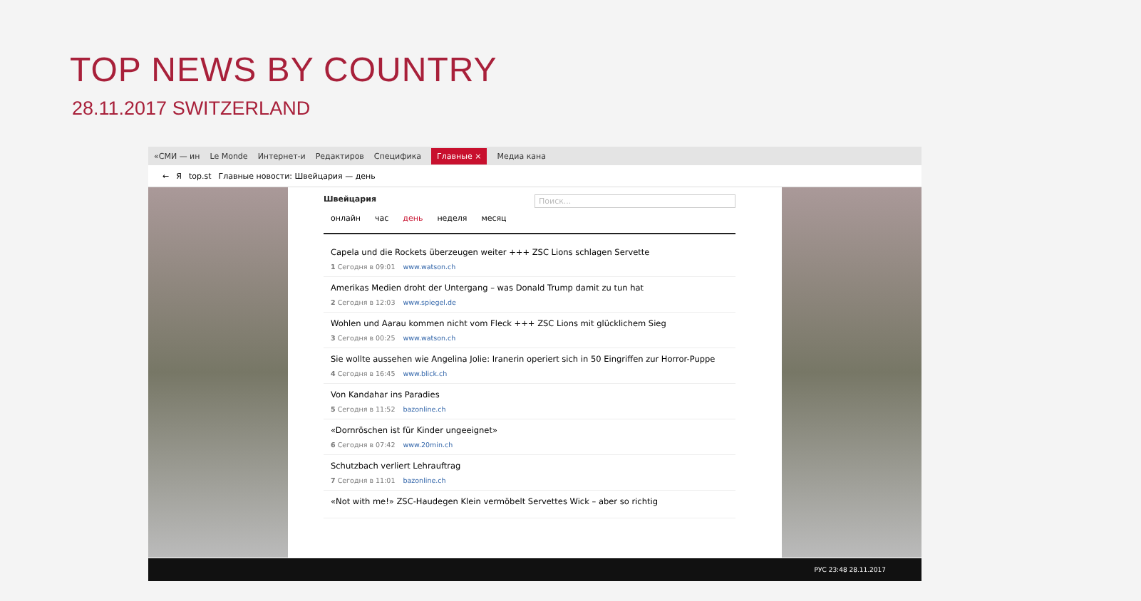TOP NEWS BY COUNTRY
28.11.2017 SWITZERLAND
«СМИ — ин Le Monde Интернет-и Редактиров Специфика Главные × Медиа кана
← Я top.st Главные новости: Швейцария — день
Швейцария Поиск...
онлайн час день неделя месяц
Capela und die Rockets überzeugen weiter +++ ZSC Lions schlagen Servette
1 Сегодня в 09:01 www.watson.ch
Amerikas Medien droht der Untergang – was Donald Trump damit zu tun hat
2 Сегодня в 12:03 www.spiegel.de
Wohlen und Aarau kommen nicht vom Fleck +++ ZSC Lions mit glücklichem Sieg
3 Сегодня в 00:25 www.watson.ch
Sie wollte aussehen wie Angelina Jolie: Iranerin operiert sich in 50 Eingriffen zur Horror-Puppe
4 Сегодня в 16:45 www.blick.ch
Von Kandahar ins Paradies
5 Сегодня в 11:52 bazonline.ch
«Dornröschen ist für Kinder ungeeignet»
6 Сегодня в 07:42 www.20min.ch
Schutzbach verliert Lehrauftrag
7 Сегодня в 11:01 bazonline.ch
«Not with me!» ZSC-Haudegen Klein vermöbelt Servettes Wick – aber so richtig
РУС 23:48 28.11.2017